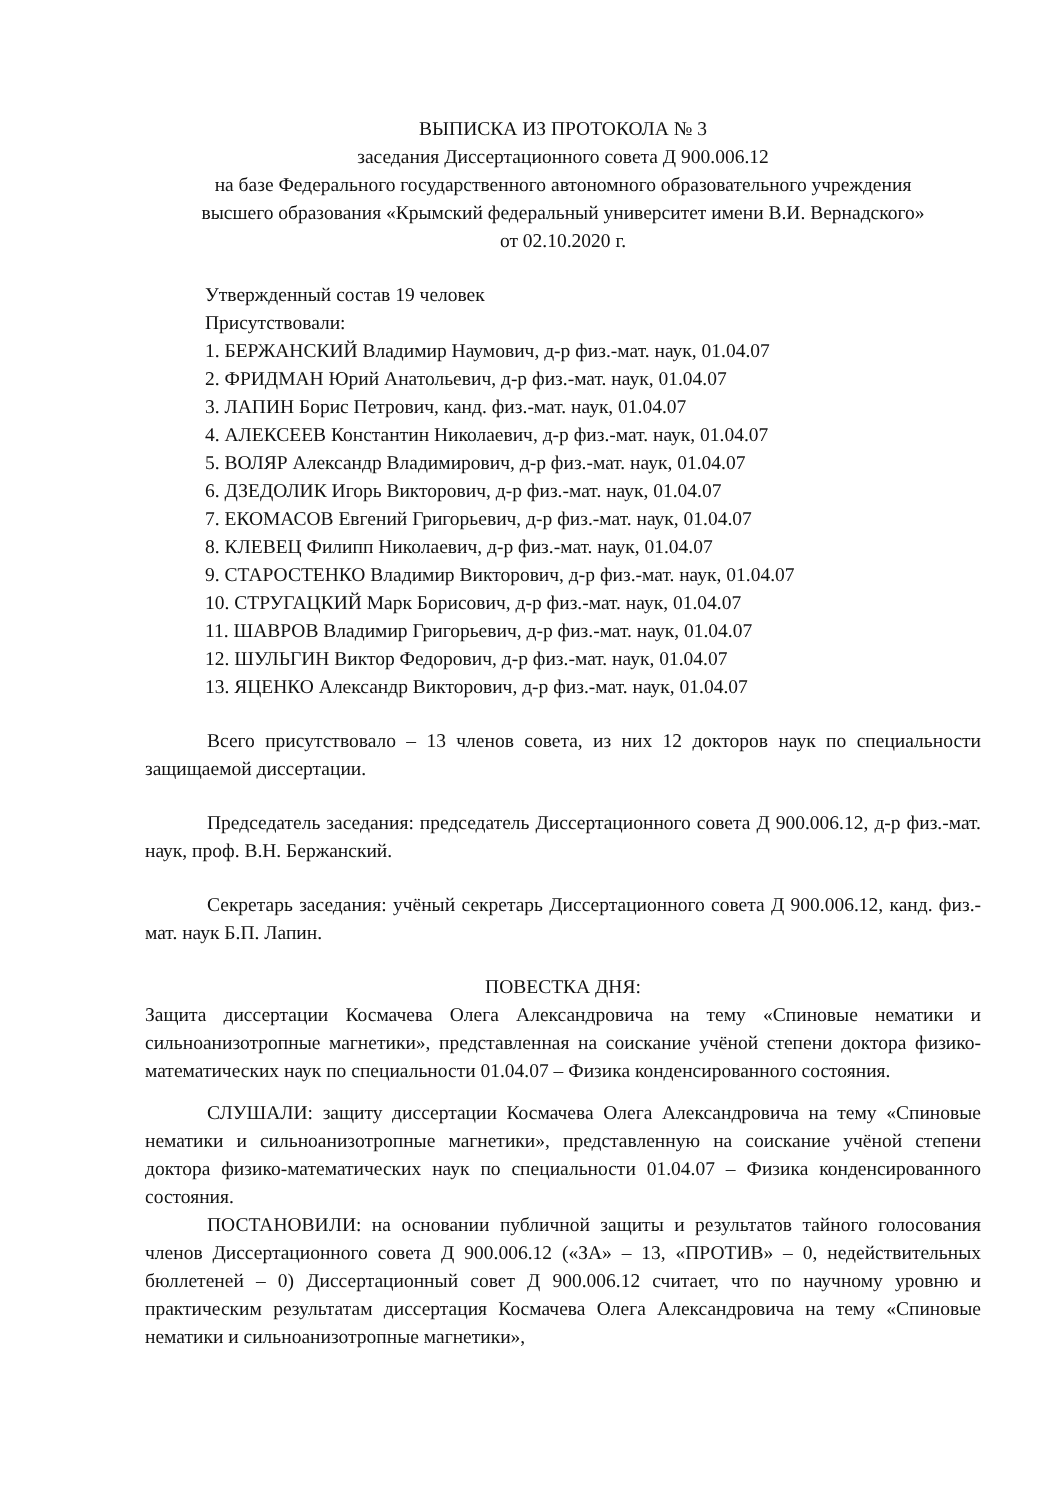ВЫПИСКА ИЗ ПРОТОКОЛА № 3
заседания Диссертационного совета Д 900.006.12
на базе Федерального государственного автономного образовательного учреждения
высшего образования «Крымский федеральный университет имени В.И. Вернадского»
от 02.10.2020 г.
Утвержденный состав 19 человек
Присутствовали:
1. БЕРЖАНСКИЙ Владимир Наумович, д-р физ.-мат. наук, 01.04.07
2. ФРИДМАН Юрий Анатольевич, д-р физ.-мат. наук, 01.04.07
3. ЛАПИН Борис Петрович, канд. физ.-мат. наук, 01.04.07
4. АЛЕКСЕЕВ Константин Николаевич, д-р физ.-мат. наук, 01.04.07
5. ВОЛЯР Александр Владимирович, д-р физ.-мат. наук, 01.04.07
6. ДЗЕДОЛИК Игорь Викторович, д-р физ.-мат. наук, 01.04.07
7. ЕКОМАСОВ Евгений Григорьевич, д-р физ.-мат. наук, 01.04.07
8. КЛЕВЕЦ Филипп Николаевич, д-р физ.-мат. наук, 01.04.07
9. СТАРОСТЕНКО Владимир Викторович, д-р физ.-мат. наук, 01.04.07
10. СТРУГАЦКИЙ Марк Борисович, д-р физ.-мат. наук, 01.04.07
11. ШАВРОВ Владимир Григорьевич, д-р физ.-мат. наук, 01.04.07
12. ШУЛЬГИН Виктор Федорович, д-р физ.-мат. наук, 01.04.07
13. ЯЦЕНКО Александр Викторович, д-р физ.-мат. наук, 01.04.07
Всего присутствовало – 13 членов совета, из них 12 докторов наук по специальности защищаемой диссертации.
Председатель заседания: председатель Диссертационного совета Д 900.006.12, д-р физ.-мат. наук, проф. В.Н. Бержанский.
Секретарь заседания: учёный секретарь Диссертационного совета Д 900.006.12, канд. физ.-мат. наук Б.П. Лапин.
ПОВЕСТКА ДНЯ:
Защита диссертации Космачева Олега Александровича на тему «Спиновые нематики и сильноанизотропные магнетики», представленная на соискание учёной степени доктора физико-математических наук по специальности 01.04.07 – Физика конденсированного состояния.
СЛУШАЛИ: защиту диссертации Космачева Олега Александровича на тему «Спиновые нематики и сильноанизотропные магнетики», представленную на соискание учёной степени доктора физико-математических наук по специальности 01.04.07 – Физика конденсированного состояния.
ПОСТАНОВИЛИ: на основании публичной защиты и результатов тайного голосования членов Диссертационного совета Д 900.006.12 («ЗА» – 13, «ПРОТИВ» – 0, недействительных бюллетеней – 0) Диссертационный совет Д 900.006.12 считает, что по научному уровню и практическим результатам диссертация Космачева Олега Александровича на тему «Спиновые нематики и сильноанизотропные магнетики»,